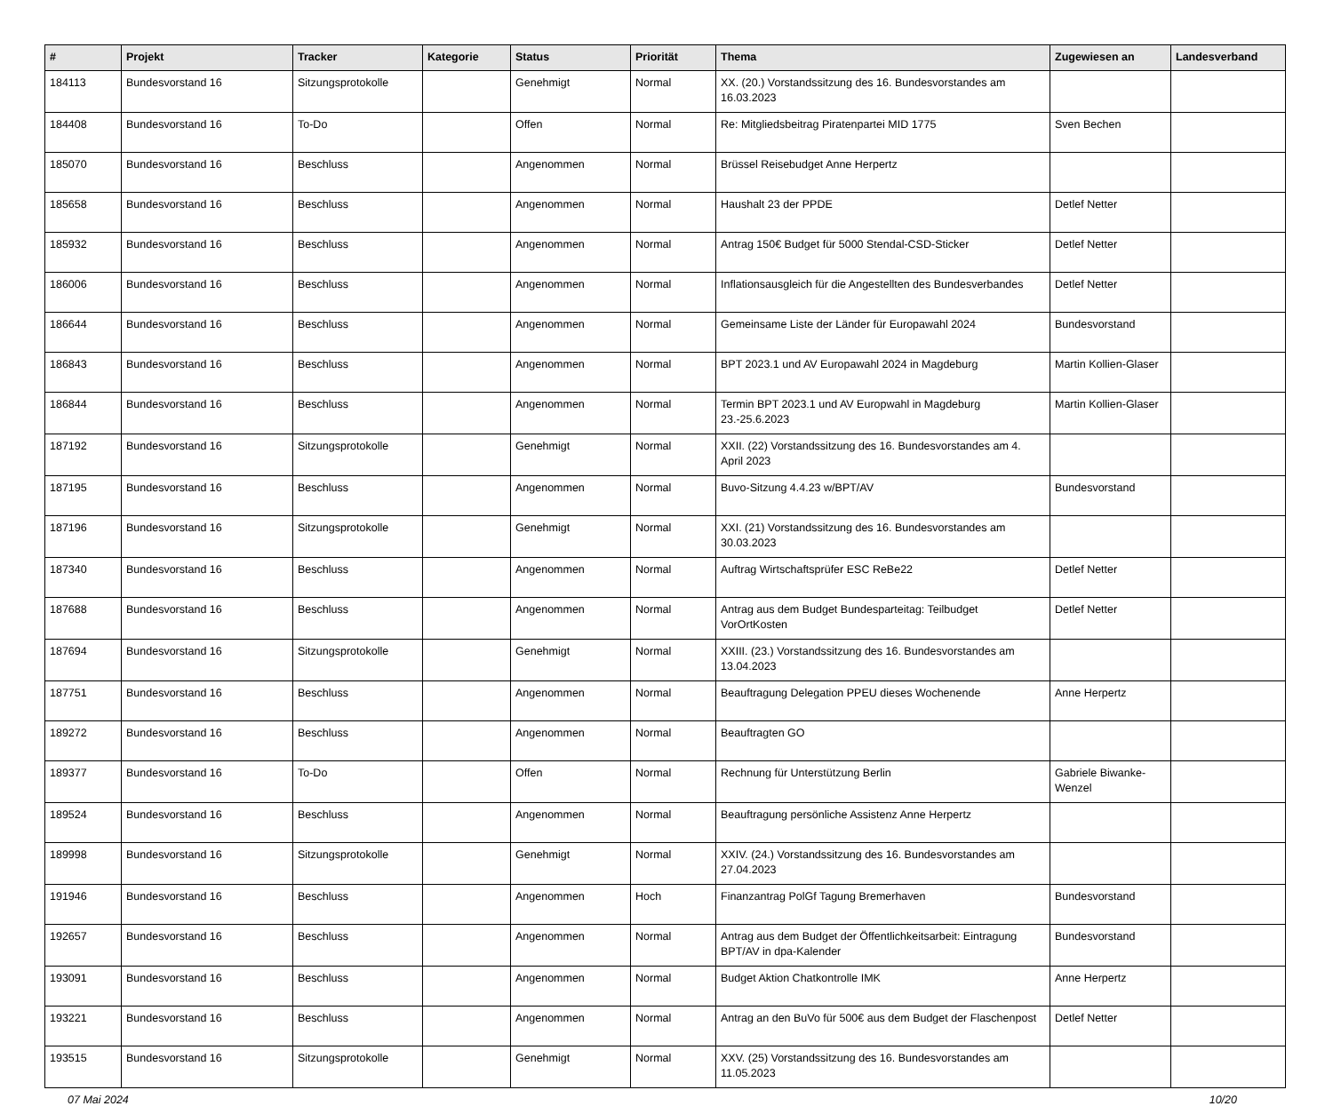| # | Projekt | Tracker | Kategorie | Status | Priorität | Thema | Zugewiesen an | Landesverband |
| --- | --- | --- | --- | --- | --- | --- | --- | --- |
| 184113 | Bundesvorstand 16 | Sitzungsprotokolle | | Genehmigt | Normal | XX. (20.) Vorstandssitzung des 16. Bundesvorstandes am 16.03.2023 | | |
| 184408 | Bundesvorstand 16 | To-Do | | Offen | Normal | Re: Mitgliedsbeitrag Piratenpartei MID 1775 | Sven Bechen | |
| 185070 | Bundesvorstand 16 | Beschluss | | Angenommen | Normal | Brüssel Reisebudget Anne Herpertz | | |
| 185658 | Bundesvorstand 16 | Beschluss | | Angenommen | Normal | Haushalt 23 der PPDE | Detlef Netter | |
| 185932 | Bundesvorstand 16 | Beschluss | | Angenommen | Normal | Antrag 150€ Budget für 5000 Stendal-CSD-Sticker | Detlef Netter | |
| 186006 | Bundesvorstand 16 | Beschluss | | Angenommen | Normal | Inflationsausgleich für die Angestellten des Bundesverbandes | Detlef Netter | |
| 186644 | Bundesvorstand 16 | Beschluss | | Angenommen | Normal | Gemeinsame Liste der Länder für Europawahl 2024 | Bundesvorstand | |
| 186843 | Bundesvorstand 16 | Beschluss | | Angenommen | Normal | BPT 2023.1 und AV Europawahl 2024 in Magdeburg | Martin Kollien-Glaser | |
| 186844 | Bundesvorstand 16 | Beschluss | | Angenommen | Normal | Termin BPT 2023.1 und AV Europwahl in Magdeburg 23.-25.6.2023 | Martin Kollien-Glaser | |
| 187192 | Bundesvorstand 16 | Sitzungsprotokolle | | Genehmigt | Normal | XXII. (22) Vorstandssitzung des 16. Bundesvorstandes am 4. April 2023 | | |
| 187195 | Bundesvorstand 16 | Beschluss | | Angenommen | Normal | Buvo-Sitzung 4.4.23 w/BPT/AV | Bundesvorstand | |
| 187196 | Bundesvorstand 16 | Sitzungsprotokolle | | Genehmigt | Normal | XXI. (21) Vorstandssitzung des 16. Bundesvorstandes am 30.03.2023 | | |
| 187340 | Bundesvorstand 16 | Beschluss | | Angenommen | Normal | Auftrag Wirtschaftsprüfer ESC ReBe22 | Detlef Netter | |
| 187688 | Bundesvorstand 16 | Beschluss | | Angenommen | Normal | Antrag aus dem Budget Bundesparteitag: Teilbudget VorOrtKosten | Detlef Netter | |
| 187694 | Bundesvorstand 16 | Sitzungsprotokolle | | Genehmigt | Normal | XXIII. (23.) Vorstandssitzung des 16. Bundesvorstandes am 13.04.2023 | | |
| 187751 | Bundesvorstand 16 | Beschluss | | Angenommen | Normal | Beauftragung Delegation PPEU dieses Wochenende | Anne Herpertz | |
| 189272 | Bundesvorstand 16 | Beschluss | | Angenommen | Normal | Beauftragten GO | | |
| 189377 | Bundesvorstand 16 | To-Do | | Offen | Normal | Rechnung für Unterstützung Berlin | Gabriele Biwanke-Wenzel | |
| 189524 | Bundesvorstand 16 | Beschluss | | Angenommen | Normal | Beauftragung persönliche Assistenz Anne Herpertz | | |
| 189998 | Bundesvorstand 16 | Sitzungsprotokolle | | Genehmigt | Normal | XXIV. (24.) Vorstandssitzung des 16. Bundesvorstandes am 27.04.2023 | | |
| 191946 | Bundesvorstand 16 | Beschluss | | Angenommen | Hoch | Finanzantrag PolGf Tagung Bremerhaven | Bundesvorstand | |
| 192657 | Bundesvorstand 16 | Beschluss | | Angenommen | Normal | Antrag aus dem Budget der Öffentlichkeitsarbeit: Eintragung BPT/AV in dpa-Kalender | Bundesvorstand | |
| 193091 | Bundesvorstand 16 | Beschluss | | Angenommen | Normal | Budget Aktion Chatkontrolle IMK | Anne Herpertz | |
| 193221 | Bundesvorstand 16 | Beschluss | | Angenommen | Normal | Antrag an den BuVo für 500€ aus dem Budget der Flaschenpost | Detlef Netter | |
| 193515 | Bundesvorstand 16 | Sitzungsprotokolle | | Genehmigt | Normal | XXV. (25) Vorstandssitzung des 16. Bundesvorstandes am 11.05.2023 | | |
07 Mai 2024 10/20